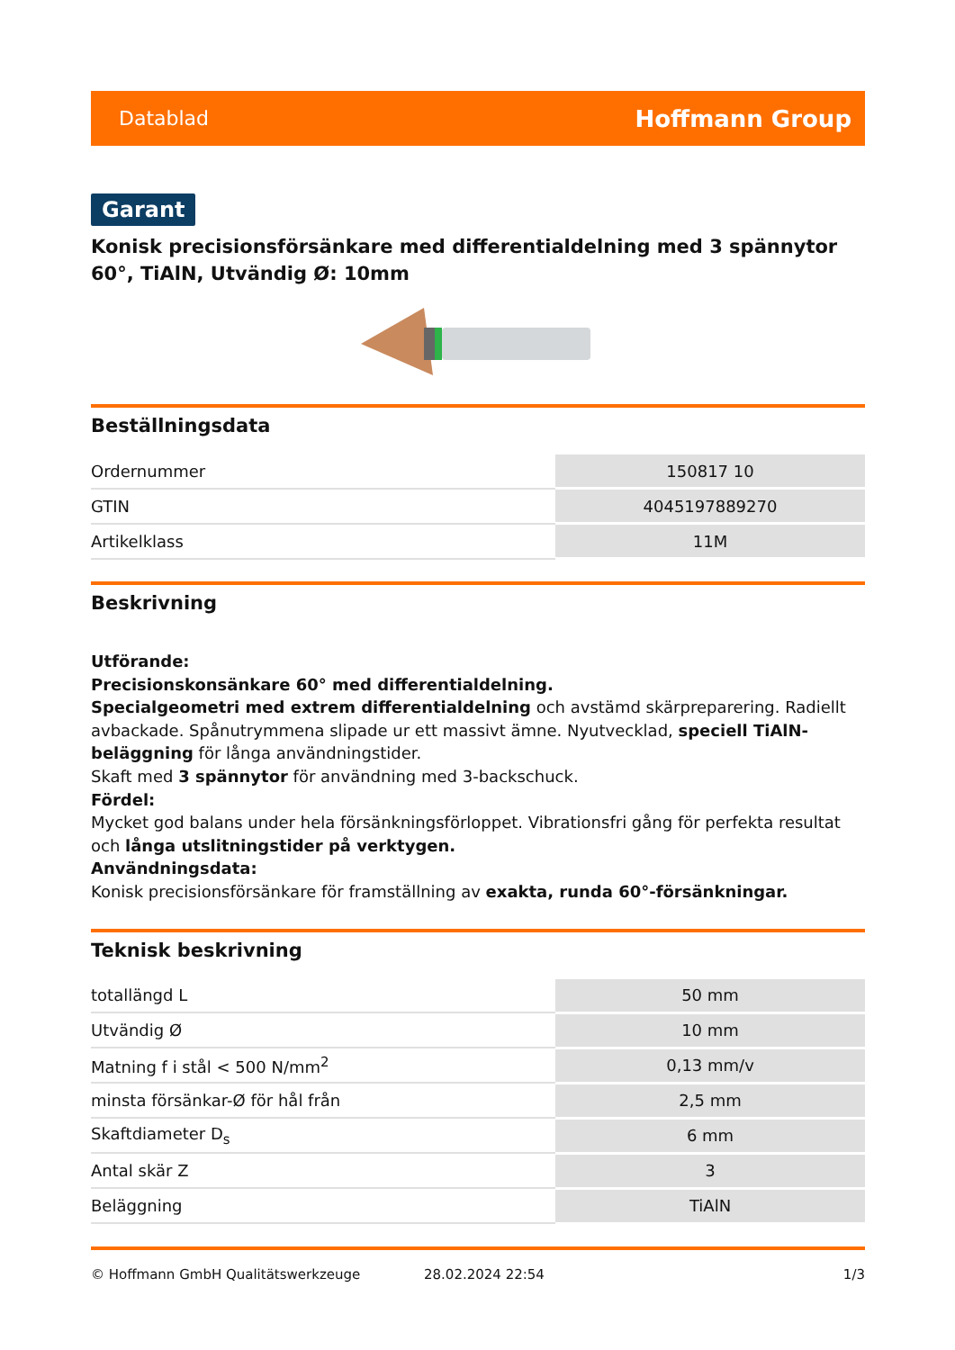Datablad Hoffmann Group
Garant
Konisk precisionsförsänkare med differentialdelning med 3 spännytor 60°, TiAlN, Utvändig Ø: 10mm
Beställningsdata
| Ordernummer | 150817 10 |
| GTIN | 4045197889270 |
| Artikelklass | 11M |
Beskrivning
Utförande:
Precisionskonsänkare 60° med differentialdelning.
Specialgeometri med extrem differentialdelning och avstämd skärpreparering. Radiellt avbackade. Spånutrymmena slipade ur ett massivt ämne. Nyutvecklad, speciell TiAlN-beläggning för långa användningstider.
Skaft med 3 spännytor för användning med 3-backschuck.
Fördel:
Mycket god balans under hela försänkningsförloppet. Vibrationsfri gång för perfekta resultat och långa utslitningstider på verktygen.
Användningsdata:
Konisk precisionsförsänkare för framställning av exakta, runda 60°-försänkningar.
Teknisk beskrivning
| totallängd L | 50 mm |
| Utvändig Ø | 10 mm |
| Matning f i stål < 500 N/mm<sup>2</sup> | 0,13 mm/v |
| minsta försänkar-Ø för hål från | 2,5 mm |
| Skaftdiameter D<sub>s</sub> | 6 mm |
| Antal skär Z | 3 |
| Beläggning | TiAlN |
© Hoffmann GmbH Qualitätswerkzeuge 28.02.2024 22:54 1/3